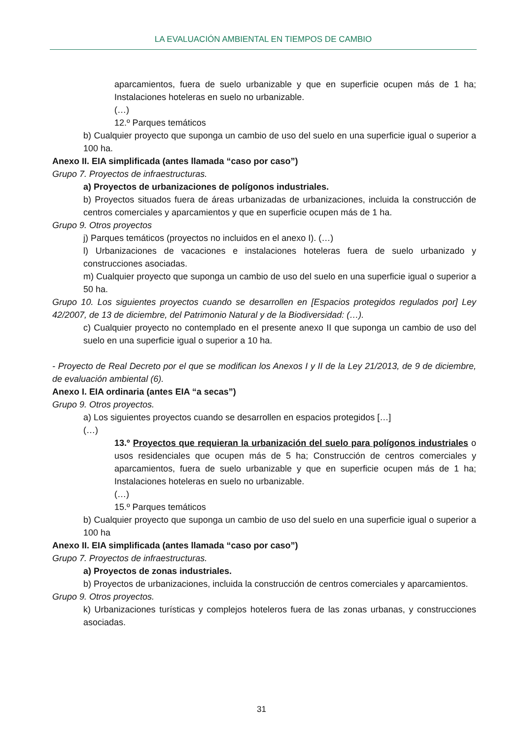LA EVALUACIÓN AMBIENTAL EN TIEMPOS DE CAMBIO
aparcamientos, fuera de suelo urbanizable y que en superficie ocupen más de 1 ha; Instalaciones hoteleras en suelo no urbanizable.
(…)
12.º Parques temáticos
b) Cualquier proyecto que suponga un cambio de uso del suelo en una superficie igual o superior a 100 ha.
Anexo II. EIA simplificada (antes llamada “caso por caso”)
Grupo 7. Proyectos de infraestructuras.
a) Proyectos de urbanizaciones de polígonos industriales.
b) Proyectos situados fuera de áreas urbanizadas de urbanizaciones, incluida la construcción de centros comerciales y aparcamientos y que en superficie ocupen más de 1 ha.
Grupo 9. Otros proyectos
j) Parques temáticos (proyectos no incluidos en el anexo I). (…)
l) Urbanizaciones de vacaciones e instalaciones hoteleras fuera de suelo urbanizado y construcciones asociadas.
m) Cualquier proyecto que suponga un cambio de uso del suelo en una superficie igual o superior a 50 ha.
Grupo 10. Los siguientes proyectos cuando se desarrollen en [Espacios protegidos regulados por] Ley 42/2007, de 13 de diciembre, del Patrimonio Natural y de la Biodiversidad: (…).
c) Cualquier proyecto no contemplado en el presente anexo II que suponga un cambio de uso del suelo en una superficie igual o superior a 10 ha.
- Proyecto de Real Decreto por el que se modifican los Anexos I y II de la Ley 21/2013, de 9 de diciembre, de evaluación ambiental (6).
Anexo I. EIA ordinaria (antes EIA “a secas”)
Grupo 9. Otros proyectos.
a) Los siguientes proyectos cuando se desarrollen en espacios protegidos […]
(…)
13.º Proyectos que requieran la urbanización del suelo para polígonos industriales o usos residenciales que ocupen más de 5 ha; Construcción de centros comerciales y aparcamientos, fuera de suelo urbanizable y que en superficie ocupen más de 1 ha; Instalaciones hoteleras en suelo no urbanizable.
(…)
15.º Parques temáticos
b) Cualquier proyecto que suponga un cambio de uso del suelo en una superficie igual o superior a 100 ha
Anexo II. EIA simplificada (antes llamada “caso por caso”)
Grupo 7. Proyectos de infraestructuras.
a) Proyectos de zonas industriales.
b) Proyectos de urbanizaciones, incluida la construcción de centros comerciales y aparcamientos.
Grupo 9. Otros proyectos.
k) Urbanizaciones turísticas y complejos hoteleros fuera de las zonas urbanas, y construcciones asociadas.
31